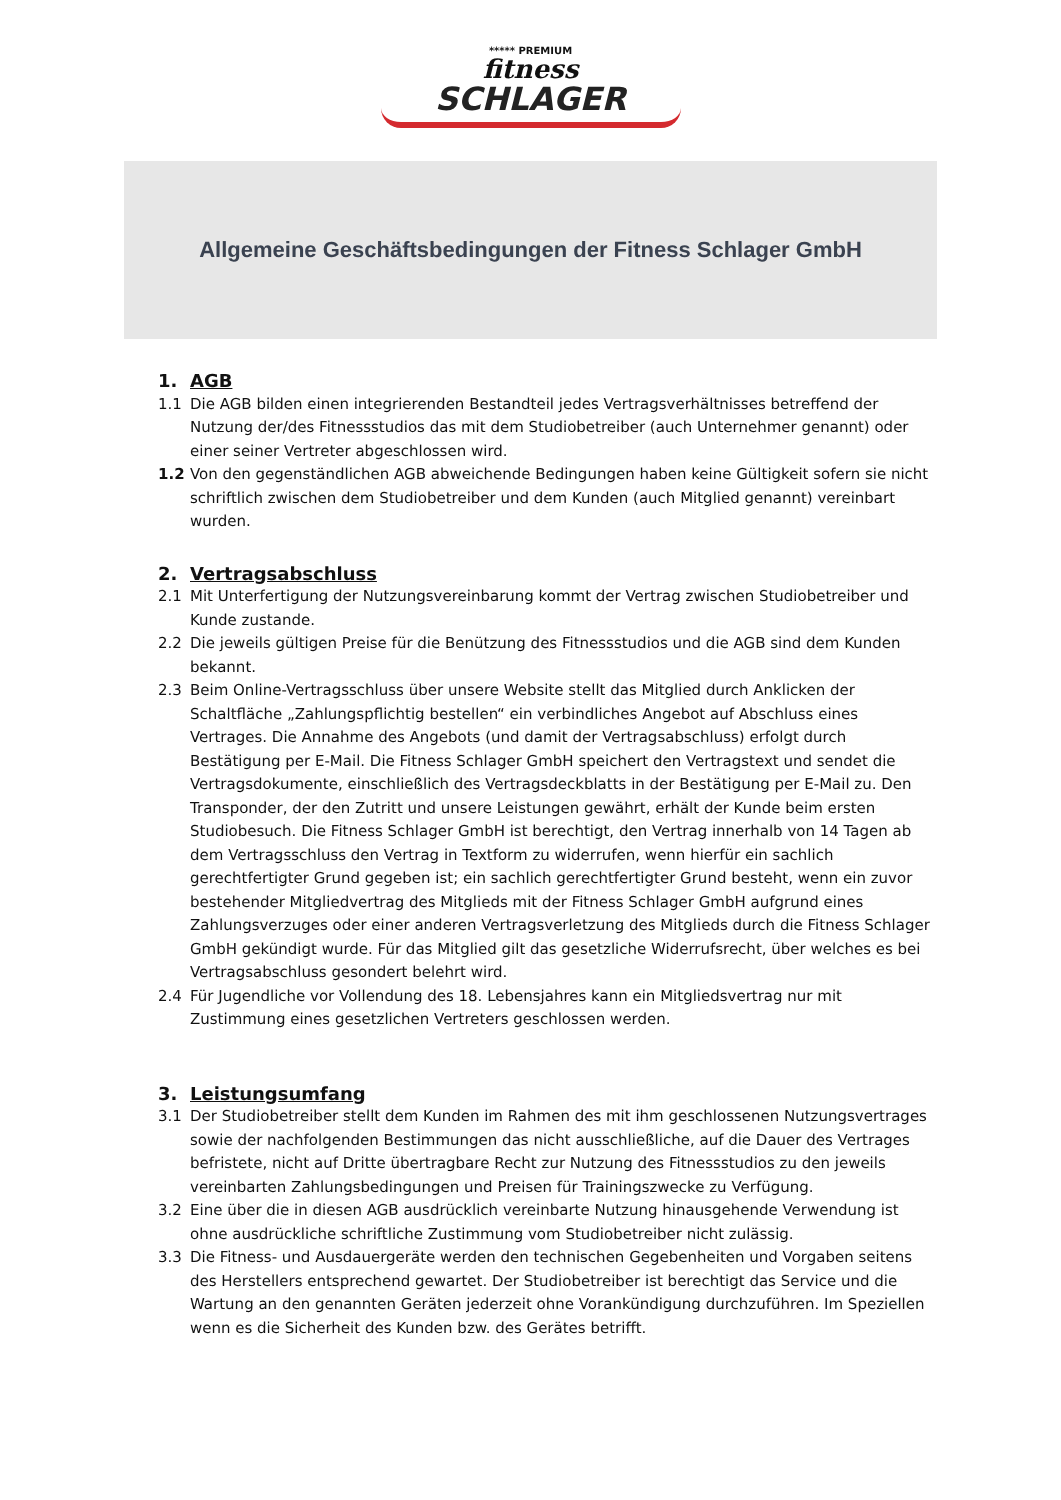***** PREMIUM
fitness
SCHLAGER
Allgemeine Geschäftsbedingungen der Fitness Schlager GmbH
1. AGB
1.1 Die AGB bilden einen integrierenden Bestandteil jedes Vertragsverhältnisses betreffend der Nutzung der/des Fitnessstudios das mit dem Studiobetreiber (auch Unternehmer genannt) oder einer seiner Vertreter abgeschlossen wird.
1.2 Von den gegenständlichen AGB abweichende Bedingungen haben keine Gültigkeit sofern sie nicht schriftlich zwischen dem Studiobetreiber und dem Kunden (auch Mitglied genannt) vereinbart wurden.
2. Vertragsabschluss
2.1 Mit Unterfertigung der Nutzungsvereinbarung kommt der Vertrag zwischen Studiobetreiber und Kunde zustande.
2.2 Die jeweils gültigen Preise für die Benützung des Fitnessstudios und die AGB sind dem Kunden bekannt.
2.3 Beim Online-Vertragsschluss über unsere Website stellt das Mitglied durch Anklicken der Schaltfläche „Zahlungspflichtig bestellen“ ein verbindliches Angebot auf Abschluss eines Vertrages. Die Annahme des Angebots (und damit der Vertragsabschluss) erfolgt durch Bestätigung per E-Mail. Die Fitness Schlager GmbH speichert den Vertragstext und sendet die Vertragsdokumente, einschließlich des Vertragsdeckblatts in der Bestätigung per E-Mail zu. Den Transponder, der den Zutritt und unsere Leistungen gewährt, erhält der Kunde beim ersten Studiobesuch. Die Fitness Schlager GmbH ist berechtigt, den Vertrag innerhalb von 14 Tagen ab dem Vertragsschluss den Vertrag in Textform zu widerrufen, wenn hierfür ein sachlich gerechtfertigter Grund gegeben ist; ein sachlich gerechtfertigter Grund besteht, wenn ein zuvor bestehender Mitgliedvertrag des Mitglieds mit der Fitness Schlager GmbH aufgrund eines Zahlungsverzuges oder einer anderen Vertragsverletzung des Mitglieds durch die Fitness Schlager GmbH gekündigt wurde. Für das Mitglied gilt das gesetzliche Widerrufsrecht, über welches es bei Vertragsabschluss gesondert belehrt wird.
2.4 Für Jugendliche vor Vollendung des 18. Lebensjahres kann ein Mitgliedsvertrag nur mit Zustimmung eines gesetzlichen Vertreters geschlossen werden.
3. Leistungsumfang
3.1 Der Studiobetreiber stellt dem Kunden im Rahmen des mit ihm geschlossenen Nutzungsvertrages sowie der nachfolgenden Bestimmungen das nicht ausschließliche, auf die Dauer des Vertrages befristete, nicht auf Dritte übertragbare Recht zur Nutzung des Fitnessstudios zu den jeweils vereinbarten Zahlungsbedingungen und Preisen für Trainingszwecke zu Verfügung.
3.2 Eine über die in diesen AGB ausdrücklich vereinbarte Nutzung hinausgehende Verwendung ist ohne ausdrückliche schriftliche Zustimmung vom Studiobetreiber nicht zulässig.
3.3 Die Fitness- und Ausdauergeräte werden den technischen Gegebenheiten und Vorgaben seitens des Herstellers entsprechend gewartet. Der Studiobetreiber ist berechtigt das Service und die Wartung an den genannten Geräten jederzeit ohne Vorankündigung durchzuführen. Im Speziellen wenn es die Sicherheit des Kunden bzw. des Gerätes betrifft.